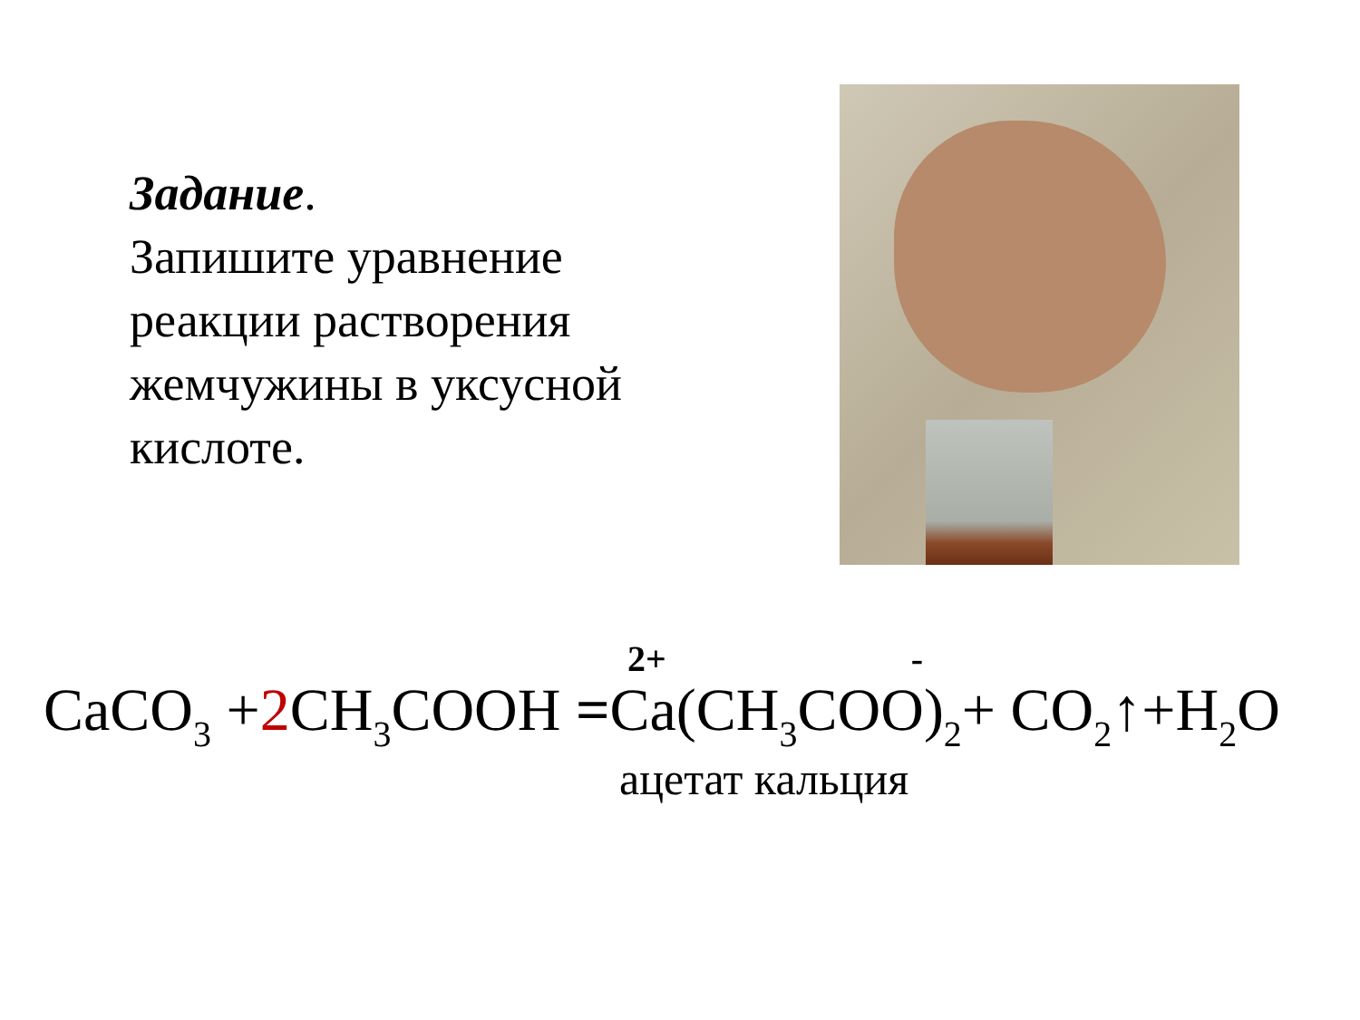Задание.
Запишите уравнение
реакции растворения
жемчужины в уксусной
кислоте.
2+ -
CaCO<sub>3</sub> +2 CH<sub>3</sub>COOH =Ca(CH<sub>3</sub>COO)<sub>2</sub>+ CO<sub>2</sub>↑+H<sub>2</sub>O
ацетат кальция